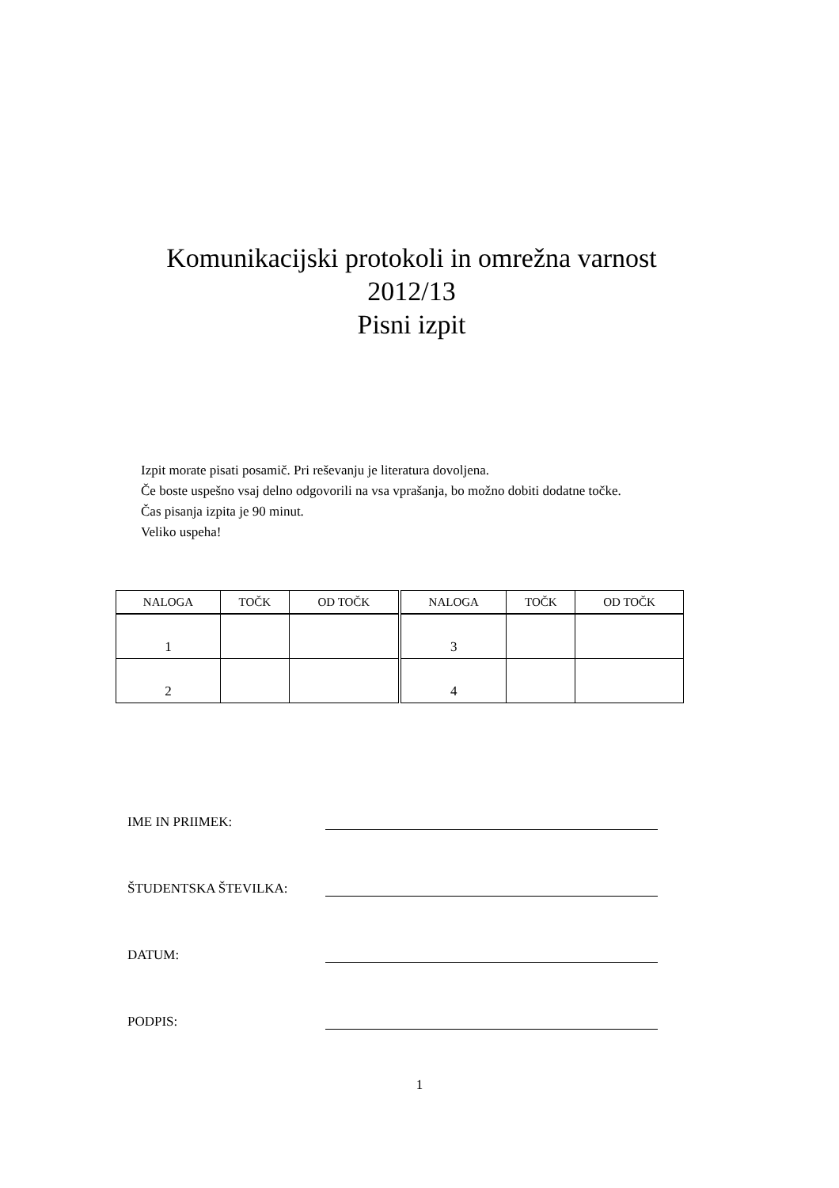Komunikacijski protokoli in omrežna varnost
2012/13
Pisni izpit
Izpit morate pisati posamič. Pri reševanju je literatura dovoljena.
Če boste uspešno vsaj delno odgovorili na vsa vprašanja, bo možno dobiti dodatne točke.
Čas pisanja izpita je 90 minut.
Veliko uspeha!
| NALOGA | TOČK | OD TOČK | NALOGA | TOČK | OD TOČK |
| --- | --- | --- | --- | --- | --- |
| 1 | | | 3 | | |
| 2 | | | 4 | | |
IME IN PRIIMEK:
ŠTUDENTSKA ŠTEVILKA:
DATUM:
PODPIS:
1